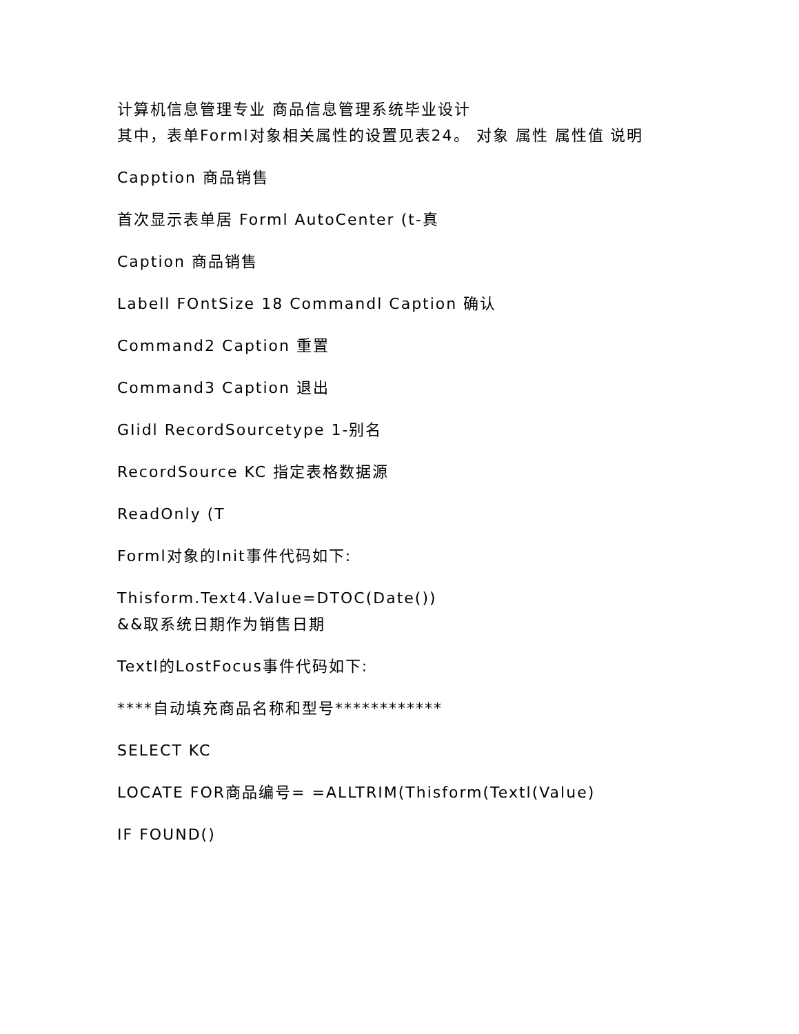计算机信息管理专业 商品信息管理系统毕业设计
其中，表单Forml对象相关属性的设置见表24。 对象 属性 属性值 说明
Capption 商品销售
首次显示表单居 Forml AutoCenter (t-真
Caption 商品销售
Labell FOntSize 18 Commandl Caption 确认
Command2 Caption 重置
Command3 Caption 退出
GIidl RecordSourcetype 1-别名
RecordSource KC 指定表格数据源
ReadOnly (T
Forml对象的Init事件代码如下:
Thisform.Text4.Value=DTOC(Date())
&&取系统日期作为销售日期
Textl的LostFocus事件代码如下:
****自动填充商品名称和型号************
SELECT KC
LOCATE FOR商品编号= =ALLTRIM(Thisform(Textl(Value)
IF FOUND()